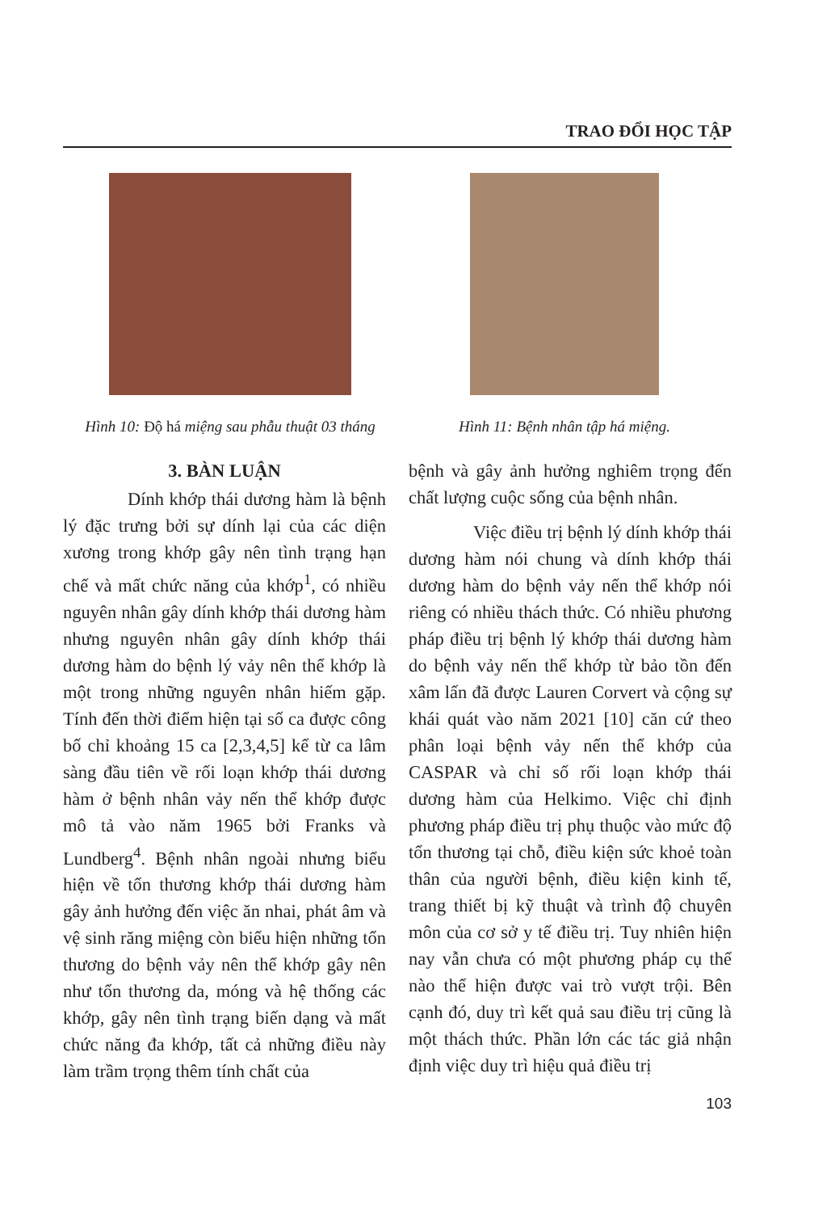TRAO ĐỔI HỌC TẬP
Hình 10: Độ há miệng sau phẫu thuật 03 tháng
Hình 11: Bệnh nhân tập há miệng.
3. BÀN LUẬN
Dính khớp thái dương hàm là bệnh lý đặc trưng bởi sự dính lại của các diện xương trong khớp gây nên tình trạng hạn chế và mất chức năng của khớp<sup>1</sup>, có nhiều nguyên nhân gây dính khớp thái dương hàm nhưng nguyên nhân gây dính khớp thái dương hàm do bệnh lý vảy nên thể khớp là một trong những nguyên nhân hiếm gặp. Tính đến thời điểm hiện tại số ca được công bố chỉ khoảng 15 ca [2,3,4,5] kể từ ca lâm sàng đầu tiên về rối loạn khớp thái dương hàm ở bệnh nhân vảy nến thể khớp được mô tả vào năm 1965 bởi Franks và Lundberg<sup>4</sup>. Bệnh nhân ngoài nhưng biểu hiện về tổn thương khớp thái dương hàm gây ảnh hưởng đến việc ăn nhai, phát âm và vệ sinh răng miệng còn biểu hiện những tổn thương do bệnh vảy nên thể khớp gây nên như tổn thương da, móng và hệ thống các khớp, gây nên tình trạng biến dạng và mất chức năng đa khớp, tất cả những điều này làm trầm trọng thêm tính chất của
bệnh và gây ảnh hưởng nghiêm trọng đến chất lượng cuộc sống của bệnh nhân.
Việc điều trị bệnh lý dính khớp thái dương hàm nói chung và dính khớp thái dương hàm do bệnh vảy nến thể khớp nói riêng có nhiều thách thức. Có nhiều phương pháp điều trị bệnh lý khớp thái dương hàm do bệnh vảy nến thể khớp từ bảo tồn đến xâm lấn đã được Lauren Corvert và cộng sự khái quát vào năm 2021 [10] căn cứ theo phân loại bệnh vảy nến thể khớp của CASPAR và chỉ số rối loạn khớp thái dương hàm của Helkimo. Việc chỉ định phương pháp điều trị phụ thuộc vào mức độ tổn thương tại chỗ, điều kiện sức khoẻ toàn thân của người bệnh, điều kiện kinh tế, trang thiết bị kỹ thuật và trình độ chuyên môn của cơ sở y tế điều trị. Tuy nhiên hiện nay vẫn chưa có một phương pháp cụ thể nào thể hiện được vai trò vượt trội. Bên cạnh đó, duy trì kết quả sau điều trị cũng là một thách thức. Phần lớn các tác giả nhận định việc duy trì hiệu quả điều trị
103